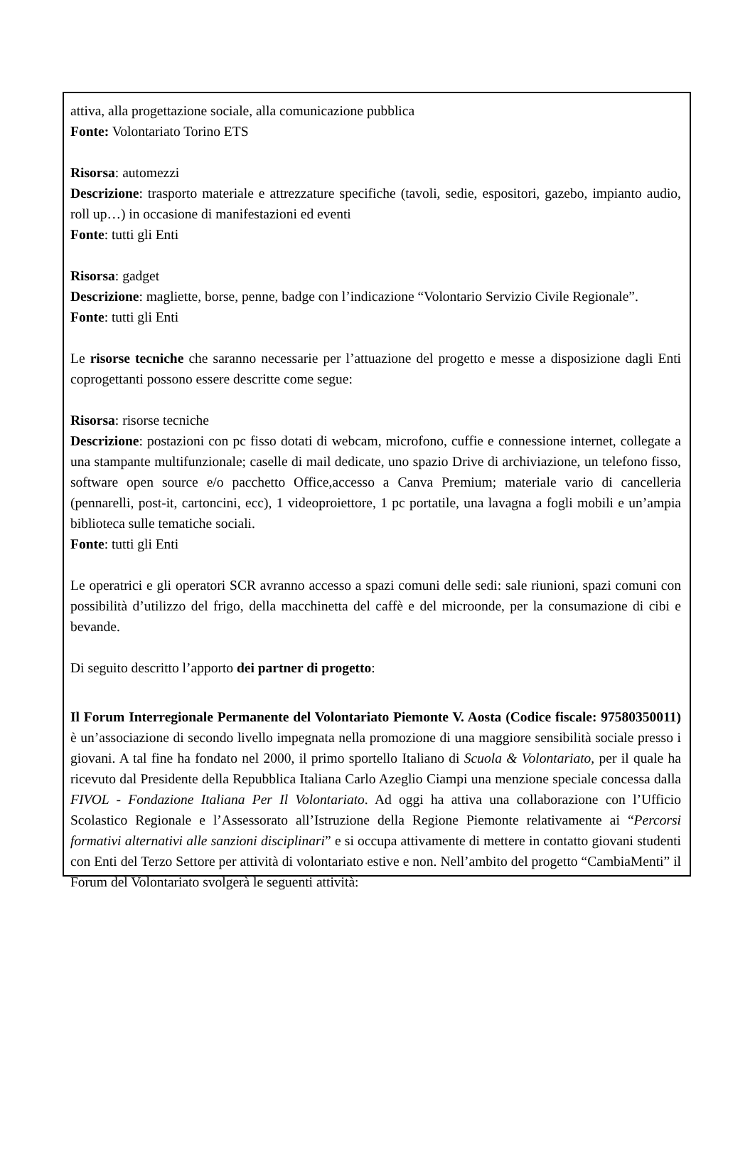attiva, alla progettazione sociale, alla comunicazione pubblica
Fonte: Volontariato Torino ETS
Risorsa: automezzi
Descrizione: trasporto materiale e attrezzature specifiche (tavoli, sedie, espositori, gazebo, impianto audio, roll up…) in occasione di manifestazioni ed eventi
Fonte: tutti gli Enti
Risorsa: gadget
Descrizione: magliette, borse, penne, badge con l’indicazione “Volontario Servizio Civile Regionale”.
Fonte: tutti gli Enti
Le risorse tecniche che saranno necessarie per l’attuazione del progetto e messe a disposizione dagli Enti coprogettanti possono essere descritte come segue:
Risorsa: risorse tecniche
Descrizione: postazioni con pc fisso dotati di webcam, microfono, cuffie e connessione internet, collegate a una stampante multifunzionale; caselle di mail dedicate, uno spazio Drive di archiviazione, un telefono fisso, software open source e/o pacchetto Office,accesso a Canva Premium; materiale vario di cancelleria (pennarelli, post-it, cartoncini, ecc), 1 videoproiettore, 1 pc portatile, una lavagna a fogli mobili e un’ampia biblioteca sulle tematiche sociali.
Fonte: tutti gli Enti
Le operatrici e gli operatori SCR avranno accesso a spazi comuni delle sedi: sale riunioni, spazi comuni con possibilità d’utilizzo del frigo, della macchinetta del caffè e del microonde, per la consumazione di cibi e bevande.
Di seguito descritto l’apporto dei partner di progetto:
Il Forum Interregionale Permanente del Volontariato Piemonte V. Aosta (Codice fiscale: 97580350011) è un’associazione di secondo livello impegnata nella promozione di una maggiore sensibilità sociale presso i giovani. A tal fine ha fondato nel 2000, il primo sportello Italiano di Scuola & Volontariato, per il quale ha ricevuto dal Presidente della Repubblica Italiana Carlo Azeglio Ciampi una menzione speciale concessa dalla FIVOL - Fondazione Italiana Per Il Volontariato. Ad oggi ha attiva una collaborazione con l’Ufficio Scolastico Regionale e l’Assessorato all’Istruzione della Regione Piemonte relativamente ai “Percorsi formativi alternativi alle sanzioni disciplinari” e si occupa attivamente di mettere in contatto giovani studenti con Enti del Terzo Settore per attività di volontariato estive e non. Nell’ambito del progetto “CambiaMenti” il Forum del Volontariato svolgerà le seguenti attività: